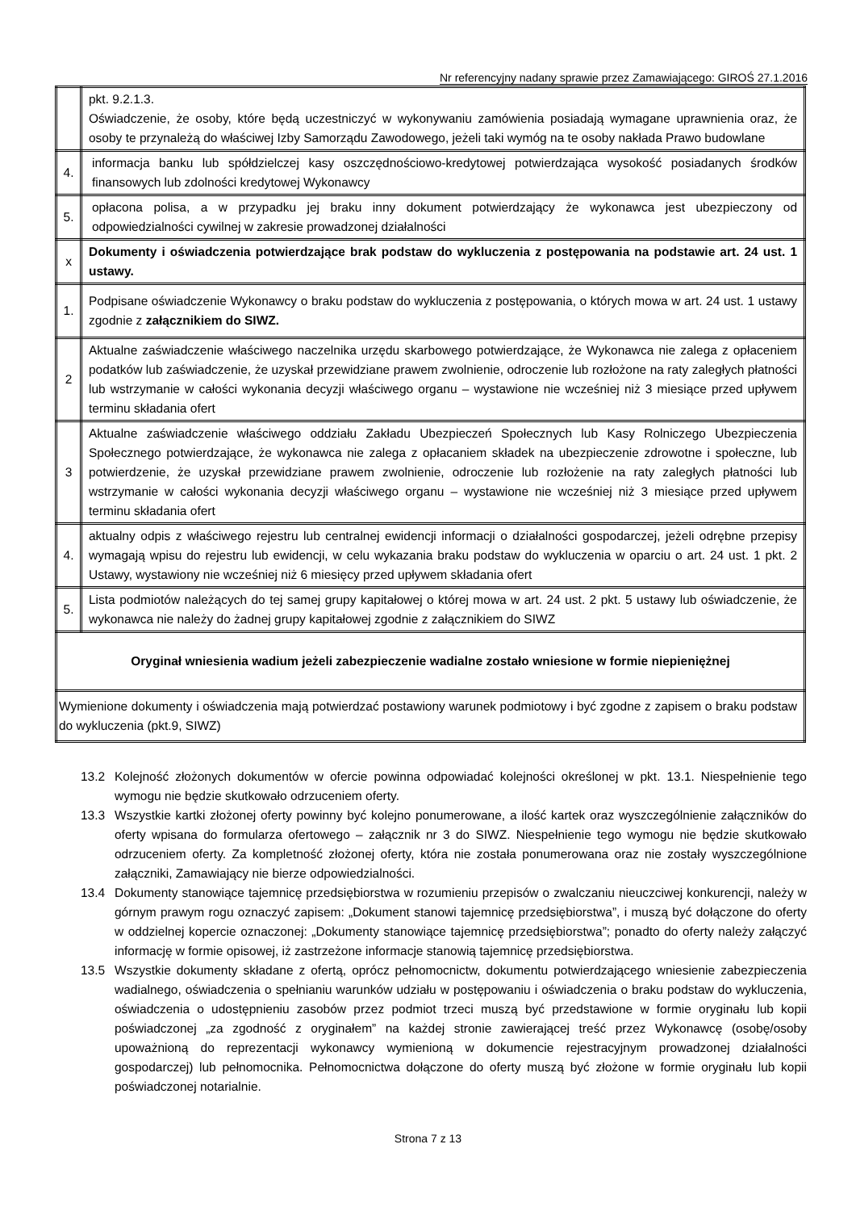Nr referencyjny nadany sprawie przez Zamawiającego: GIROŚ 27.1.2016
| | pkt. 9.2.1.3. Oświadczenie, że osoby, które będą uczestniczyć w wykonywaniu zamówienia posiadają wymagane uprawnienia oraz, że osoby te przynależą do właściwej Izby Samorządu Zawodowego, jeżeli taki wymóg na te osoby nakłada Prawo budowlane |
| 4. | informacja banku lub spółdzielczej kasy oszczędnościowo-kredytowej potwierdzająca wysokość posiadanych środków finansowych lub zdolności kredytowej Wykonawcy |
| 5. | opłacona polisa, a w przypadku jej braku inny dokument potwierdzający że wykonawca jest ubezpieczony od odpowiedzialności cywilnej w zakresie prowadzonej działalności |
| x | Dokumenty i oświadczenia potwierdzające brak podstaw do wykluczenia z postępowania na podstawie art. 24 ust. 1 ustawy. |
| 1. | Podpisane oświadczenie Wykonawcy o braku podstaw do wykluczenia z postępowania, o których mowa w art. 24 ust. 1 ustawy zgodnie z załącznikiem do SIWZ. |
| 2 | Aktualne zaświadczenie właściwego naczelnika urzędu skarbowego potwierdzające, że Wykonawca nie zalega z opłaceniem podatków lub zaświadczenie, że uzyskał przewidziane prawem zwolnienie, odroczenie lub rozłożone na raty zaległych płatności lub wstrzymanie w całości wykonania decyzji właściwego organu – wystawione nie wcześniej niż 3 miesiące przed upływem terminu składania ofert |
| 3 | Aktualne zaświadczenie właściwego oddziału Zakładu Ubezpieczeń Społecznych lub Kasy Rolniczego Ubezpieczenia Społecznego potwierdzające, że wykonawca nie zalega z opłacaniem składek na ubezpieczenie zdrowotne i społeczne, lub potwierdzenie, że uzyskał przewidziane prawem zwolnienie, odroczenie lub rozłożenie na raty zaległych płatności lub wstrzymanie w całości wykonania decyzji właściwego organu – wystawione nie wcześniej niż 3 miesiące przed upływem terminu składania ofert |
| 4. | aktualny odpis z właściwego rejestru lub centralnej ewidencji informacji o działalności gospodarczej, jeżeli odrębne przepisy wymagają wpisu do rejestru lub ewidencji, w celu wykazania braku podstaw do wykluczenia w oparciu o art. 24 ust. 1 pkt. 2 Ustawy, wystawiony nie wcześniej niż 6 miesięcy przed upływem składania ofert |
| 5. | Lista podmiotów należących do tej samej grupy kapitałowej o której mowa w art. 24 ust. 2 pkt. 5 ustawy lub oświadczenie, że wykonawca nie należy do żadnej grupy kapitałowej zgodnie z załącznikiem do SIWZ |
| Oryginał wniesienia wadium jeżeli zabezpieczenie wadialne zostało wniesione w formie niepieniężnej | |
| Wymienione dokumenty i oświadczenia mają potwierdzać postawiony warunek podmiotowy i być zgodne z zapisem o braku podstaw do wykluczenia (pkt.9, SIWZ) | |
13.2 Kolejność złożonych dokumentów w ofercie powinna odpowiadać kolejności określonej w pkt. 13.1. Niespełnienie tego wymogu nie będzie skutkowało odrzuceniem oferty.
13.3 Wszystkie kartki złożonej oferty powinny być kolejno ponumerowane, a ilość kartek oraz wyszczególnienie załączników do oferty wpisana do formularza ofertowego – załącznik nr 3 do SIWZ. Niespełnienie tego wymogu nie będzie skutkowało odrzuceniem oferty. Za kompletność złożonej oferty, która nie została ponumerowana oraz nie zostały wyszczególnione załączniki, Zamawiający nie bierze odpowiedzialności.
13.4 Dokumenty stanowiące tajemnicę przedsiębiorstwa w rozumieniu przepisów o zwalczaniu nieuczciwej konkurencji, należy w górnym prawym rogu oznaczyć zapisem: „Dokument stanowi tajemnicę przedsiębiorstwa”, i muszą być dołączone do oferty w oddzielnej kopercie oznaczonej: „Dokumenty stanowiące tajemnicę przedsiębiorstwa”; ponadto do oferty należy załączyć informację w formie opisowej, iż zastrzeżone informacje stanowią tajemnicę przedsiębiorstwa.
13.5 Wszystkie dokumenty składane z ofertą, oprócz pełnomocnictw, dokumentu potwierdzającego wniesienie zabezpieczenia wadialnego, oświadczenia o spełnianiu warunków udziału w postępowaniu i oświadczenia o braku podstaw do wykluczenia, oświadczenia o udostępnieniu zasobów przez podmiot trzeci muszą być przedstawione w formie oryginału lub kopii poświadczonej „za zgodność z oryginałem” na każdej stronie zawierającej treść przez Wykonawcę (osobę/osoby upoważnioną do reprezentacji wykonawcy wymienioną w dokumencie rejestracyjnym prowadzonej działalności gospodarczej) lub pełnomocnika. Pełnomocnictwa dołączone do oferty muszą być złożone w formie oryginału lub kopii poświadczonej notarialnie.
Strona 7 z 13